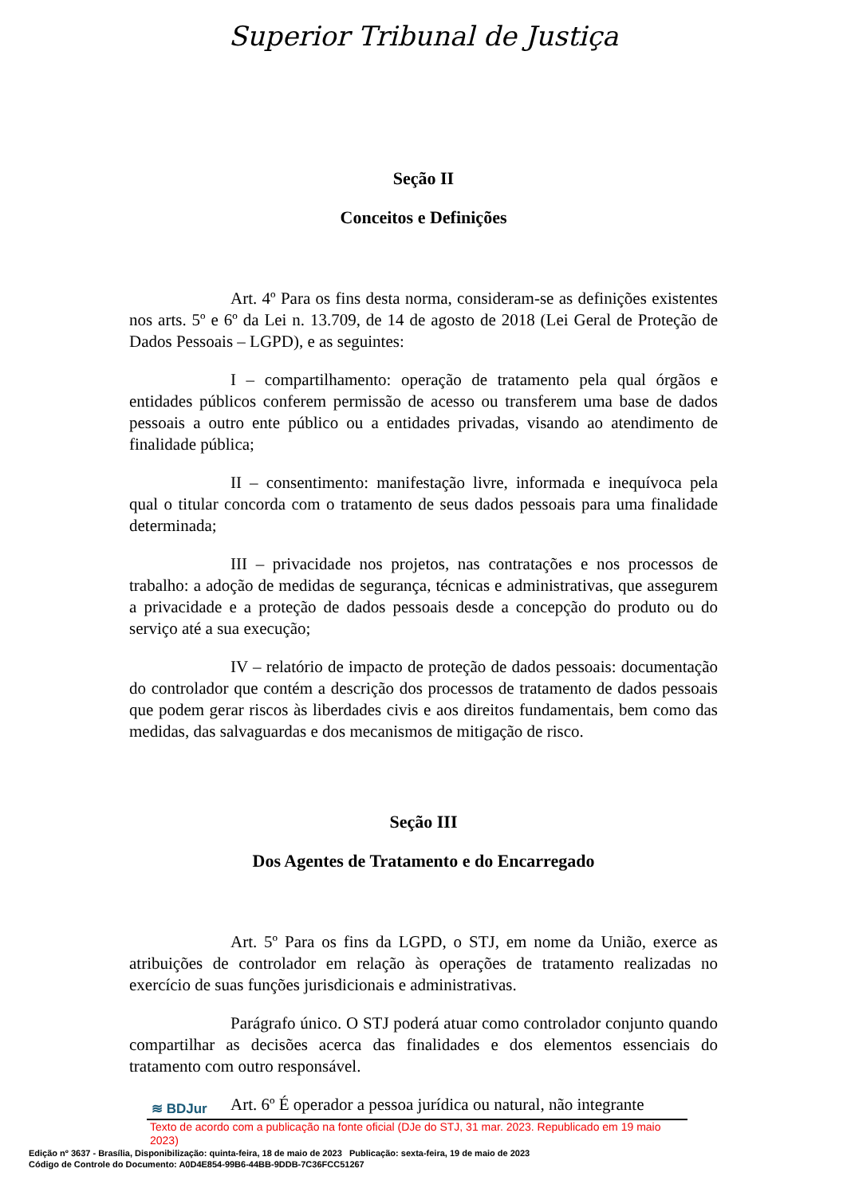Superior Tribunal de Justiça
Seção II
Conceitos e Definições
Art. 4º Para os fins desta norma, consideram-se as definições existentes nos arts. 5º e 6º da Lei n. 13.709, de 14 de agosto de 2018 (Lei Geral de Proteção de Dados Pessoais – LGPD), e as seguintes:
I – compartilhamento: operação de tratamento pela qual órgãos e entidades públicos conferem permissão de acesso ou transferem uma base de dados pessoais a outro ente público ou a entidades privadas, visando ao atendimento de finalidade pública;
II – consentimento: manifestação livre, informada e inequívoca pela qual o titular concorda com o tratamento de seus dados pessoais para uma finalidade determinada;
III – privacidade nos projetos, nas contratações e nos processos de trabalho: a adoção de medidas de segurança, técnicas e administrativas, que assegurem a privacidade e a proteção de dados pessoais desde a concepção do produto ou do serviço até a sua execução;
IV – relatório de impacto de proteção de dados pessoais: documentação do controlador que contém a descrição dos processos de tratamento de dados pessoais que podem gerar riscos às liberdades civis e aos direitos fundamentais, bem como das medidas, das salvaguardas e dos mecanismos de mitigação de risco.
Seção III
Dos Agentes de Tratamento e do Encarregado
Art. 5º Para os fins da LGPD, o STJ, em nome da União, exerce as atribuições de controlador em relação às operações de tratamento realizadas no exercício de suas funções jurisdicionais e administrativas.
Parágrafo único. O STJ poderá atuar como controlador conjunto quando compartilhar as decisões acerca das finalidades e dos elementos essenciais do tratamento com outro responsável.
Art. 6º É operador a pessoa jurídica ou natural, não integrante
≋ BDJur
Texto de acordo com a publicação na fonte oficial (DJe do STJ, 31 mar. 2023. Republicado em 19 maio 2023)
Edição nº 3637 - Brasília, Disponibilização: quinta-feira, 18 de maio de 2023 Publicação: sexta-feira, 19 de maio de 2023
Código de Controle do Documento: A0D4E854-99B6-44BB-9DDB-7C36FCC51267